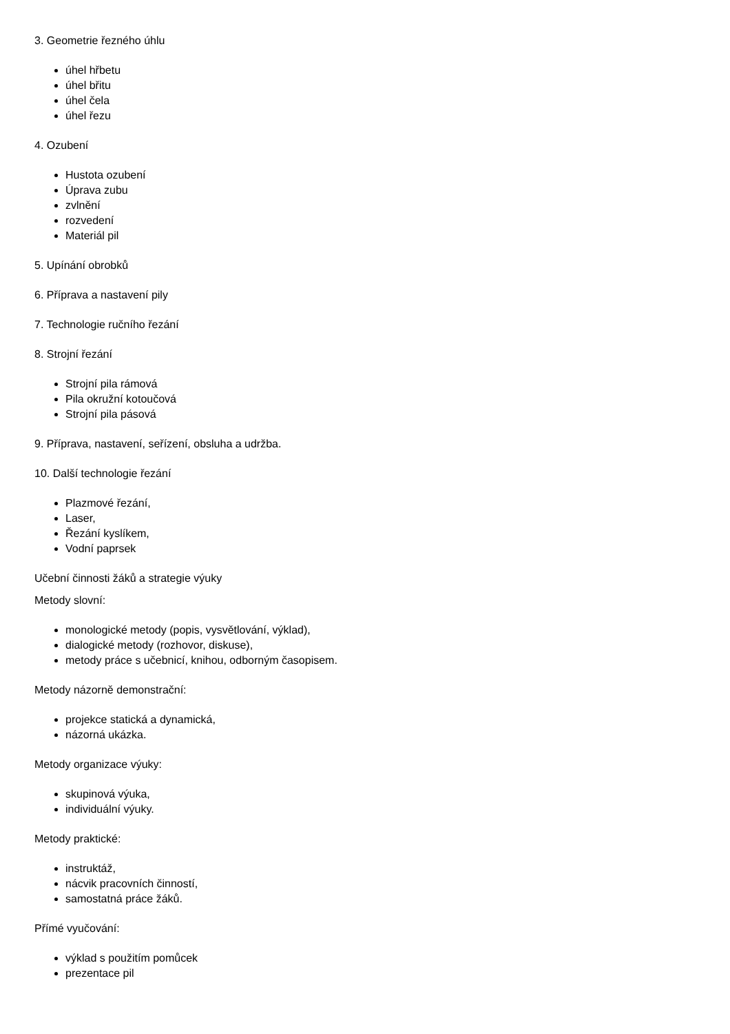3. Geometrie řezného úhlu
úhel hřbetu
úhel břitu
úhel čela
úhel řezu
4. Ozubení
Hustota ozubení
Úprava zubu
zvlnění
rozvedení
Materiál pil
5. Upínání obrobků
6. Příprava a nastavení pily
7. Technologie ručního řezání
8. Strojní řezání
Strojní pila rámová
Pila okružní kotoučová
Strojní pila pásová
9. Příprava, nastavení, seřízení, obsluha a udržba.
10. Další technologie řezání
Plazmové řezání,
Laser,
Řezání kyslíkem,
Vodní paprsek
Učební činnosti žáků a strategie výuky
Metody slovní:
monologické metody (popis, vysvětlování, výklad),
dialogické metody (rozhovor, diskuse),
metody práce s učebnicí, knihou, odborným časopisem.
Metody názorně demonstrační:
projekce statická a dynamická,
názorná ukázka.
Metody organizace výuky:
skupinová výuka,
individuální výuky.
Metody praktické:
instruktáž,
nácvik pracovních činností,
samostatná práce žáků.
Přímé vyučování:
výklad s použitím pomůcek
prezentace pil